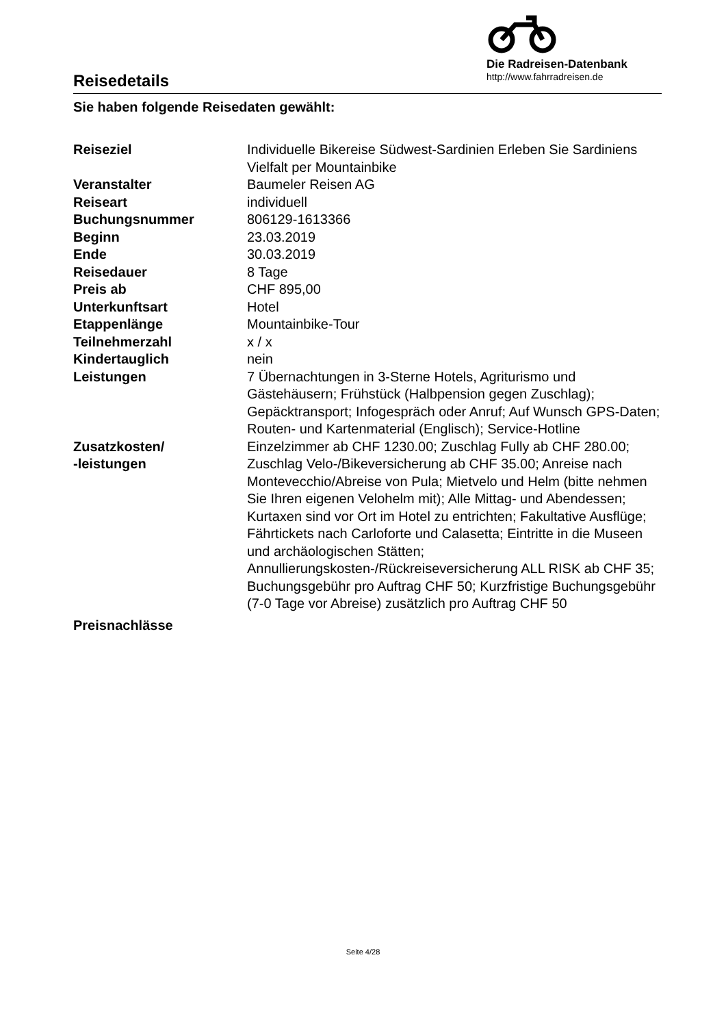Reisedetails
Die Radreisen-Datenbank
http://www.fahrradreisen.de
Sie haben folgende Reisedaten gewählt:
| Reiseziel | Individuelle Bikereise Südwest-Sardinien Erleben Sie Sardiniens Vielfalt per Mountainbike |
| Veranstalter | Baumeler Reisen AG |
| Reiseart | individuell |
| Buchungsnummer | 806129-1613366 |
| Beginn | 23.03.2019 |
| Ende | 30.03.2019 |
| Reisedauer | 8 Tage |
| Preis ab | CHF 895,00 |
| Unterkunftsart | Hotel |
| Etappenlänge | Mountainbike-Tour |
| Teilnehmerzahl | x / x |
| Kindertauglich | nein |
| Leistungen | 7 Übernachtungen in 3-Sterne Hotels, Agriturismo und Gästehäusern; Frühstück (Halbpension gegen Zuschlag); Gepäcktransport; Infogespräch oder Anruf; Auf Wunsch GPS-Daten; Routen- und Kartenmaterial (Englisch); Service-Hotline |
| Zusatzkosten/ -leistungen | Einzelzimmer ab CHF 1230.00; Zuschlag Fully ab CHF 280.00; Zuschlag Velo-/Bikeversicherung ab CHF 35.00; Anreise nach Montevecchio/Abreise von Pula; Mietvelo und Helm (bitte nehmen Sie Ihren eigenen Velohelm mit); Alle Mittag- und Abendessen; Kurtaxen sind vor Ort im Hotel zu entrichten; Fakultative Ausflüge; Fährtickets nach Carloforte und Calasetta; Eintritte in die Museen und archäologischen Stätten; Annullierungskosten-/Rückreiseversicherung ALL RISK ab CHF 35; Buchungsgebühr pro Auftrag CHF 50; Kurzfristige Buchungsgebühr (7-0 Tage vor Abreise) zusätzlich pro Auftrag CHF 50 |
| Preisnachlässe | |
Seite 4/28